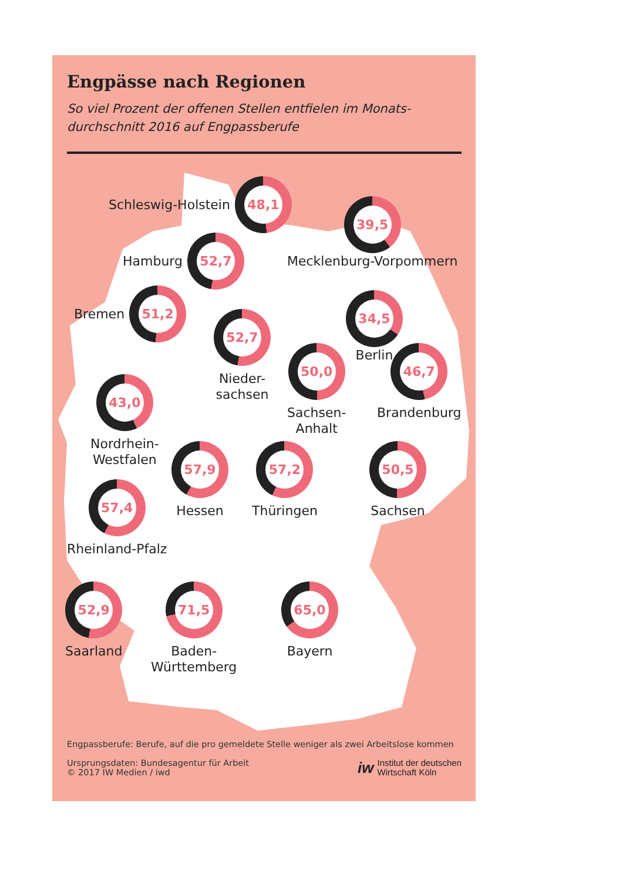Engpässe nach Regionen
So viel Prozent der offenen Stellen entfielen im Monats-
durchschnitt 2016 auf Engpassberufe
Schleswig-Holstein
48,1
39,5
Mecklenburg-Vorpommern
Hamburg
52,7
Bremen
51,2
52,7
Nieder-
sachsen
34,5
Berlin
50,0
Sachsen-
Anhalt
46,7
Brandenburg
43,0
Nordrhein-
Westfalen
57,9
Hessen
57,2
Thüringen
50,5
Sachsen
57,4
Rheinland-Pfalz
52,9
Saarland
71,5
Baden-
Württemberg
65,0
Bayern
Engpassberufe: Berufe, auf die pro gemeldete Stelle weniger als zwei Arbeitslose kommen
Ursprungsdaten: Bundesagentur für Arbeit
© 2017 IW Medien / iwd
iw
Institut der deutschen
Wirtschaft Köln